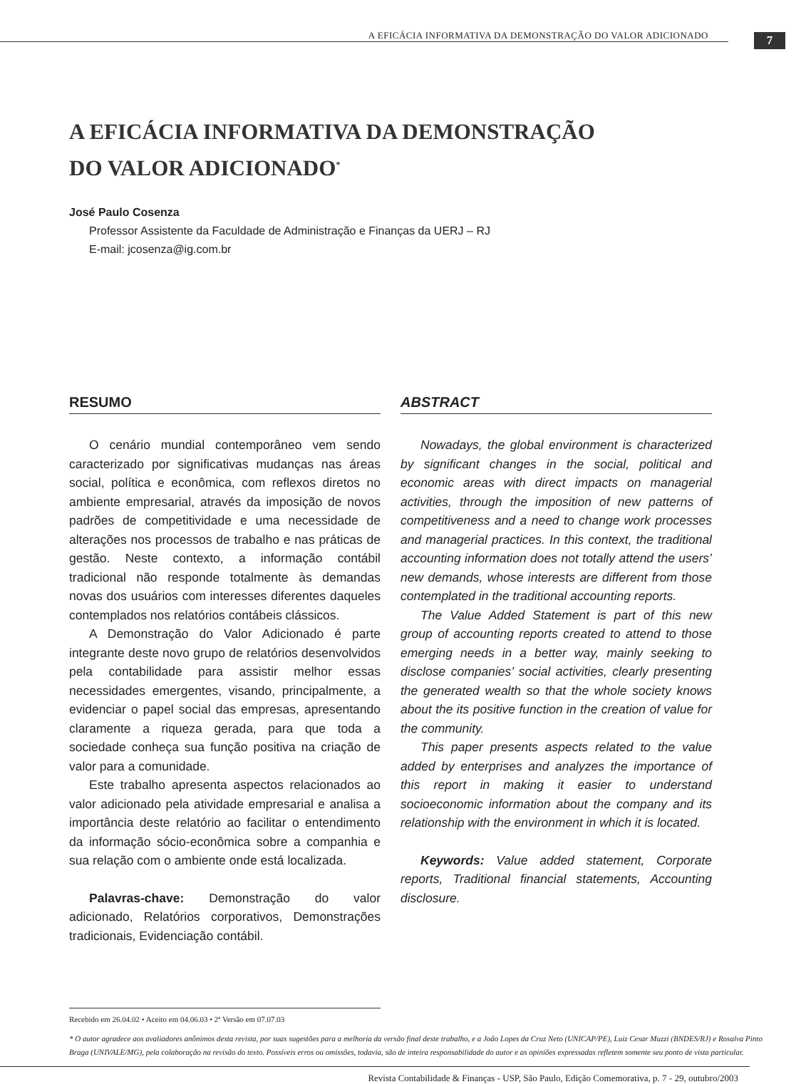A EFICÁCIA INFORMATIVA DA DEMONSTRAÇÃO DO VALOR ADICIONADO
7
A EFICÁCIA INFORMATIVA DA DEMONSTRAÇÃO
DO VALOR ADICIONADO<sup>*</sup>
José Paulo Cosenza
Professor Assistente da Faculdade de Administração e Finanças da UERJ – RJ
E-mail: jcosenza@ig.com.br
RESUMO
O cenário mundial contemporâneo vem sendo caracterizado por significativas mudanças nas áreas social, política e econômica, com reflexos diretos no ambiente empresarial, através da imposição de novos padrões de competitividade e uma necessidade de alterações nos processos de trabalho e nas práticas de gestão. Neste contexto, a informação contábil tradicional não responde totalmente às demandas novas dos usuários com interesses diferentes daqueles contemplados nos relatórios contábeis clássicos.
A Demonstração do Valor Adicionado é parte integrante deste novo grupo de relatórios desenvolvidos pela contabilidade para assistir melhor essas necessidades emergentes, visando, principalmente, a evidenciar o papel social das empresas, apresentando claramente a riqueza gerada, para que toda a sociedade conheça sua função positiva na criação de valor para a comunidade.
Este trabalho apresenta aspectos relacionados ao valor adicionado pela atividade empresarial e analisa a importância deste relatório ao facilitar o entendimento da informação sócio-econômica sobre a companhia e sua relação com o ambiente onde está localizada.
Palavras-chave: Demonstração do valor adicionado, Relatórios corporativos, Demonstrações tradicionais, Evidenciação contábil.
ABSTRACT
Nowadays, the global environment is characterized by significant changes in the social, political and economic areas with direct impacts on managerial activities, through the imposition of new patterns of competitiveness and a need to change work processes and managerial practices. In this context, the traditional accounting information does not totally attend the users’ new demands, whose interests are different from those contemplated in the traditional accounting reports.
The Value Added Statement is part of this new group of accounting reports created to attend to those emerging needs in a better way, mainly seeking to disclose companies’ social activities, clearly presenting the generated wealth so that the whole society knows about the its positive function in the creation of value for the community.
This paper presents aspects related to the value added by enterprises and analyzes the importance of this report in making it easier to understand socioeconomic information about the company and its relationship with the environment in which it is located.
Keywords: Value added statement, Corporate reports, Traditional financial statements, Accounting disclosure.
Recebido em 26.04.02 • Aceito em 04.06.03 • 2ª Versão em 07.07.03
* O autor agradece aos avaliadores anônimos desta revista, por suas sugestões para a melhoria da versão final deste trabalho, e a João Lopes da Cruz Neto (UNICAP/PE), Luiz Cesar Muzzi (BNDES/RJ) e Rosalva Pinto Braga (UNIVALE/MG), pela colaboração na revisão do texto. Possíveis erros ou omissões, todavia, são de inteira responsabilidade do autor e as opiniões expressadas refletem somente seu ponto de vista particular.
Revista Contabilidade & Finanças - USP, São Paulo, Edição Comemorativa, p. 7 - 29, outubro/2003